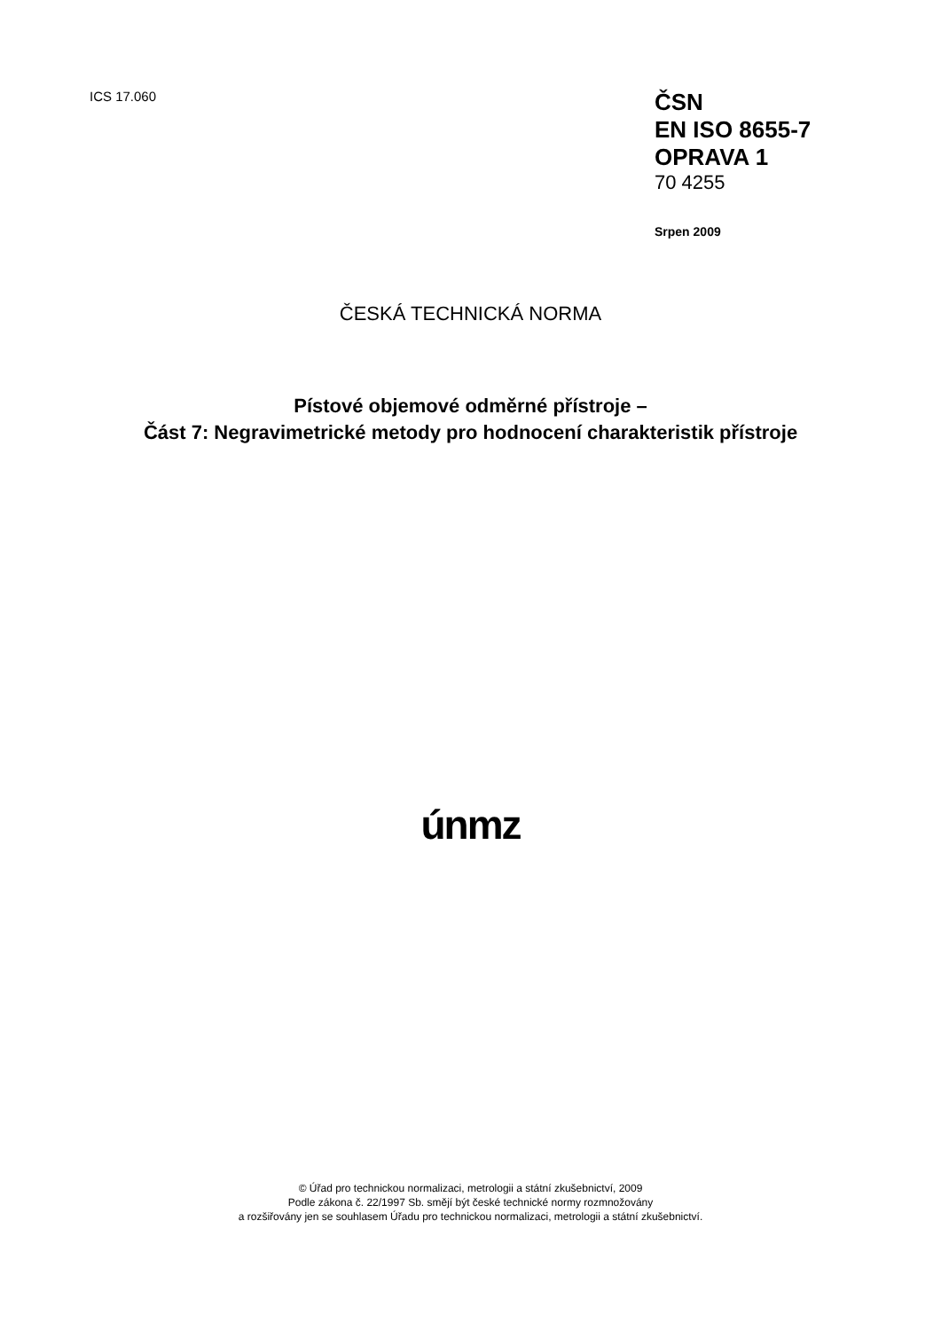ICS 17.060
ČSN
EN ISO 8655-7
OPRAVA 1
70 4255
Srpen 2009
ČESKÁ TECHNICKÁ NORMA
Pístové objemové odměrné přístroje –
Část 7: Negravimetrické metody pro hodnocení charakteristik přístroje
únmz
© Úřad pro technickou normalizaci, metrologii a státní zkušebnictví, 2009
Podle zákona č. 22/1997 Sb. smějí být české technické normy rozmnožovány
a rozšiřovány jen se souhlasem Úřadu pro technickou normalizaci, metrologii a státní zkušebnictví.